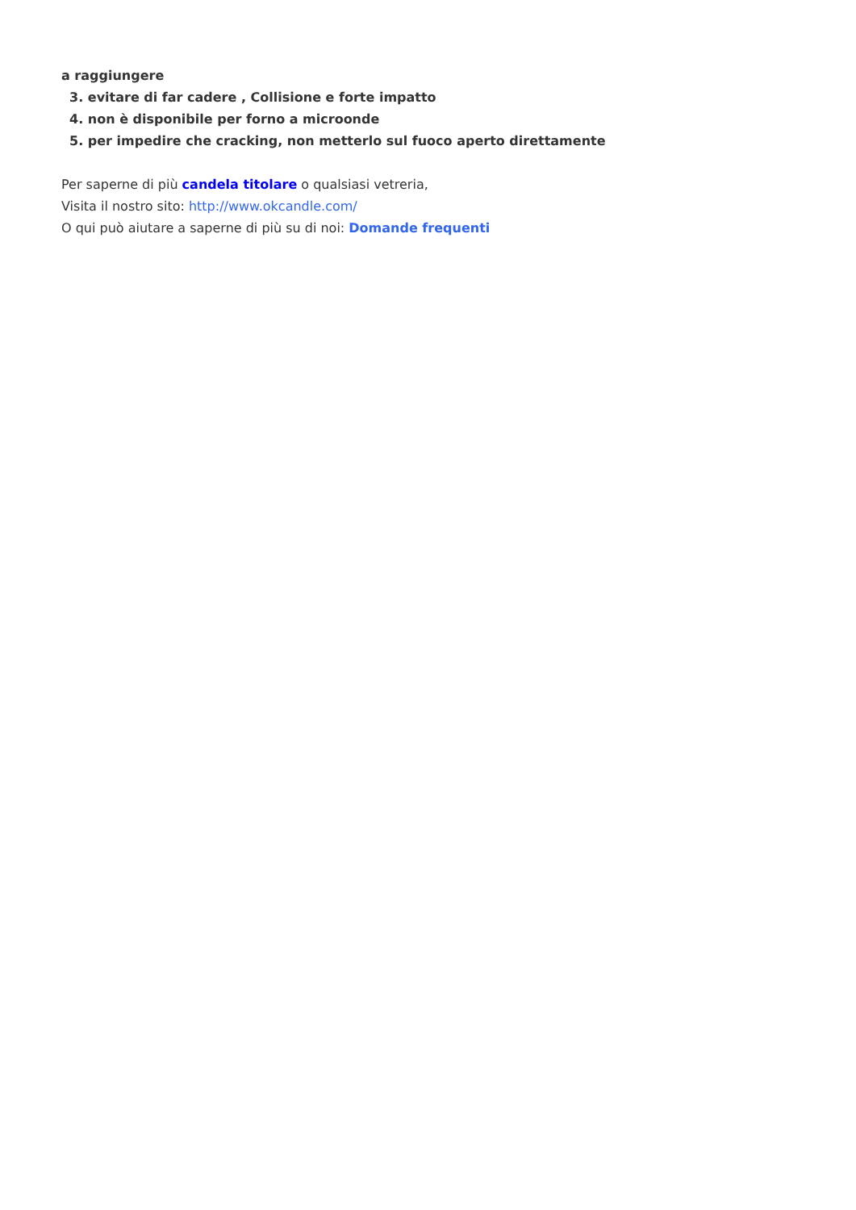a raggiungere
3. evitare di far cadere , Collisione e forte impatto
4. non è disponibile per forno a microonde
5. per impedire che cracking, non metterlo sul fuoco aperto direttamente
Per saperne di più candela titolare o qualsiasi vetreria,
Visita il nostro sito: http://www.okcandle.com/
O qui può aiutare a saperne di più su di noi: Domande frequenti